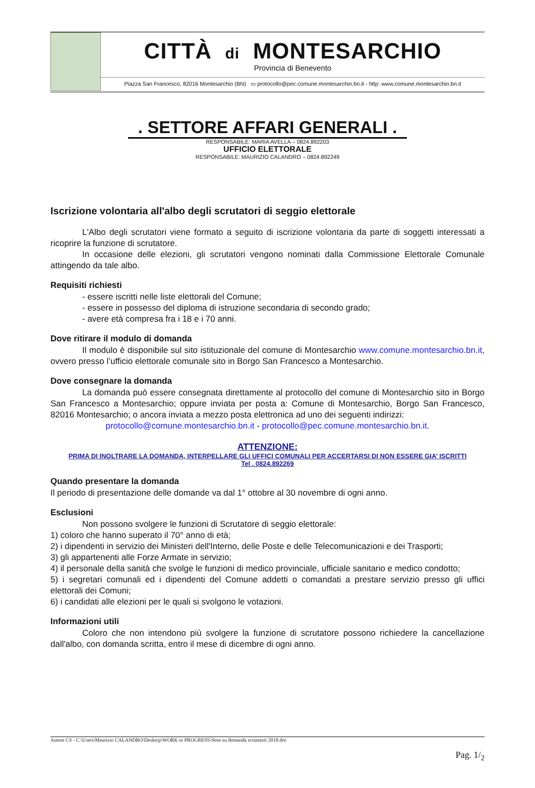CITTÀ di MONTESARCHIO
Provincia di Benevento
Piazza San Francesco, 82016 Montesarchio (BN) ▭ protocollo@pec.comune.montesarchio.bn.it - http: www.comune.montesarchio.bn.it
. SETTORE AFFARI GENERALI .
RESPONSABILE: MARIA AVELLA – 0824.892203
UFFICIO ELETTORALE
RESPONSABILE: MAURIZIO CALANDRO – 0824.892249
Iscrizione volontaria all'albo degli scrutatori di seggio elettorale
L'Albo degli scrutatori viene formato a seguito di iscrizione volontaria da parte di soggetti interessati a ricoprire la funzione di scrutatore.
In occasione delle elezioni, gli scrutatori vengono nominati dalla Commissione Elettorale Comunale attingendo da tale albo.
Requisiti richiesti
- essere iscritti nelle liste elettorali del Comune;
- essere in possesso del diploma di istruzione secondaria di secondo grado;
- avere età compresa fra i 18 e i 70 anni.
Dove ritirare il modulo di domanda
Il modulo è disponibile sul sito istituzionale del comune di Montesarchio www.comune.montesarchio.bn.it, ovvero presso l’ufficio elettorale comunale sito in Borgo San Francesco a Montesarchio.
Dove consegnare la domanda
La domanda può essere consegnata direttamente al protocollo del comune di Montesarchio sito in Borgo San Francesco a Montesarchio; oppure inviata per posta a: Comune di Montesarchio, Borgo San Francesco, 82016 Montesarchio; o ancora inviata a mezzo posta elettronica ad uno dei seguenti indirizzi:
protocollo@comune.montesarchio.bn.it - protocollo@pec.comune.montesarchio.bn.it.
ATTENZIONE:
PRIMA DI INOLTRARE LA DOMANDA, INTERPELLARE GLI UFFICI COMUNALI PER ACCERTARSI DI NON ESSERE GIA’ ISCRITTI
Tel . 0824.892269
Quando presentare la domanda
Il periodo di presentazione delle domande va dal 1° ottobre al 30 novembre di ogni anno.
Esclusioni
Non possono svolgere le funzioni di Scrutatore di seggio elettorale:
1) coloro che hanno superato il 70° anno di età;
2) i dipendenti in servizio dei Ministeri dell'Interno, delle Poste e delle Telecomunicazioni e dei Trasporti;
3) gli appartenenti alle Forze Armate in servizio;
4) il personale della sanità che svolge le funzioni di medico provinciale, ufficiale sanitario e medico condotto;
5) i segretari comunali ed i dipendenti del Comune addetti o comandati a prestare servizio presso gli uffici elettorali dei Comuni;
6) i candidati alle elezioni per le quali si svolgono le votazioni.
Informazioni utili
Coloro che non intendono più svolgere la funzione di scrutatore possono richiedere la cancellazione dall'albo, con domanda scritta, entro il mese di dicembre di ogni anno.
Autore CS - C:\Users\Maurizio CALANDRO\Desktop\WORK in PROGRESS\Note su domanda scrutatori 2018.doc
Pag. 1/<sub>2</sub>